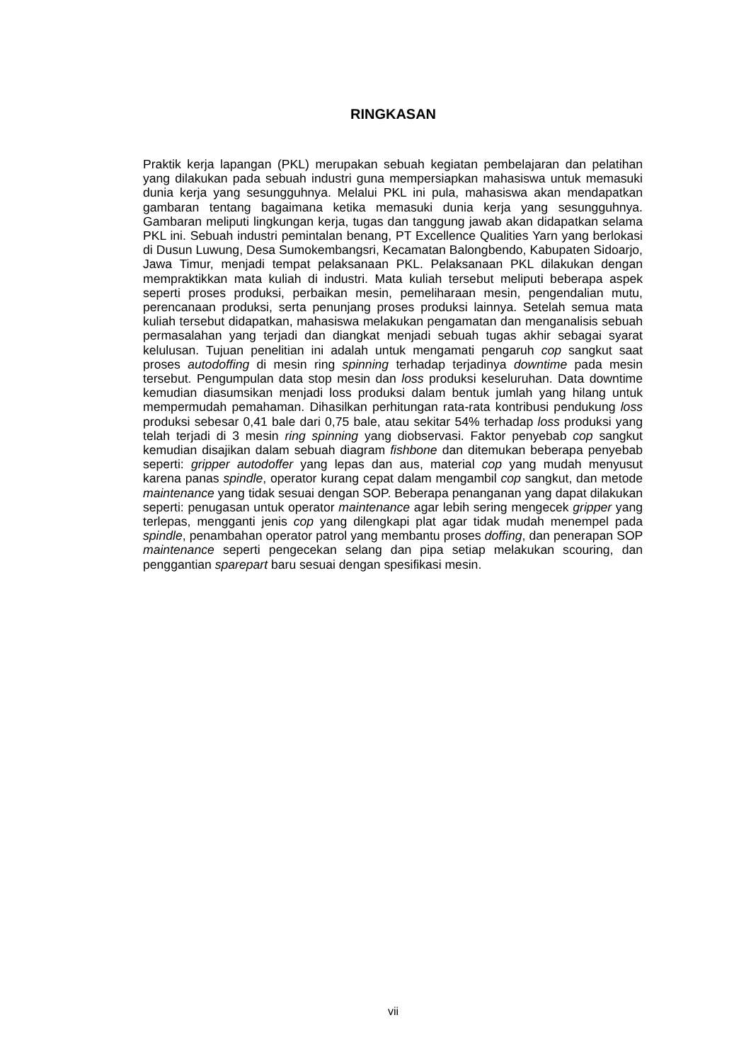RINGKASAN
Praktik kerja lapangan (PKL) merupakan sebuah kegiatan pembelajaran dan pelatihan yang dilakukan pada sebuah industri guna mempersiapkan mahasiswa untuk memasuki dunia kerja yang sesungguhnya. Melalui PKL ini pula, mahasiswa akan mendapatkan gambaran tentang bagaimana ketika memasuki dunia kerja yang sesungguhnya. Gambaran meliputi lingkungan kerja, tugas dan tanggung jawab akan didapatkan selama PKL ini. Sebuah industri pemintalan benang, PT Excellence Qualities Yarn yang berlokasi di Dusun Luwung, Desa Sumokembangsri, Kecamatan Balongbendo, Kabupaten Sidoarjo, Jawa Timur, menjadi tempat pelaksanaan PKL. Pelaksanaan PKL dilakukan dengan mempraktikkan mata kuliah di industri. Mata kuliah tersebut meliputi beberapa aspek seperti proses produksi, perbaikan mesin, pemeliharaan mesin, pengendalian mutu, perencanaan produksi, serta penunjang proses produksi lainnya. Setelah semua mata kuliah tersebut didapatkan, mahasiswa melakukan pengamatan dan menganalisis sebuah permasalahan yang terjadi dan diangkat menjadi sebuah tugas akhir sebagai syarat kelulusan. Tujuan penelitian ini adalah untuk mengamati pengaruh cop sangkut saat proses autodoffing di mesin ring spinning terhadap terjadinya downtime pada mesin tersebut. Pengumpulan data stop mesin dan loss produksi keseluruhan. Data downtime kemudian diasumsikan menjadi loss produksi dalam bentuk jumlah yang hilang untuk mempermudah pemahaman. Dihasilkan perhitungan rata-rata kontribusi pendukung loss produksi sebesar 0,41 bale dari 0,75 bale, atau sekitar 54% terhadap loss produksi yang telah terjadi di 3 mesin ring spinning yang diobservasi. Faktor penyebab cop sangkut kemudian disajikan dalam sebuah diagram fishbone dan ditemukan beberapa penyebab seperti: gripper autodoffer yang lepas dan aus, material cop yang mudah menyusut karena panas spindle, operator kurang cepat dalam mengambil cop sangkut, dan metode maintenance yang tidak sesuai dengan SOP. Beberapa penanganan yang dapat dilakukan seperti: penugasan untuk operator maintenance agar lebih sering mengecek gripper yang terlepas, mengganti jenis cop yang dilengkapi plat agar tidak mudah menempel pada spindle, penambahan operator patrol yang membantu proses doffing, dan penerapan SOP maintenance seperti pengecekan selang dan pipa setiap melakukan scouring, dan penggantian sparepart baru sesuai dengan spesifikasi mesin.
vii